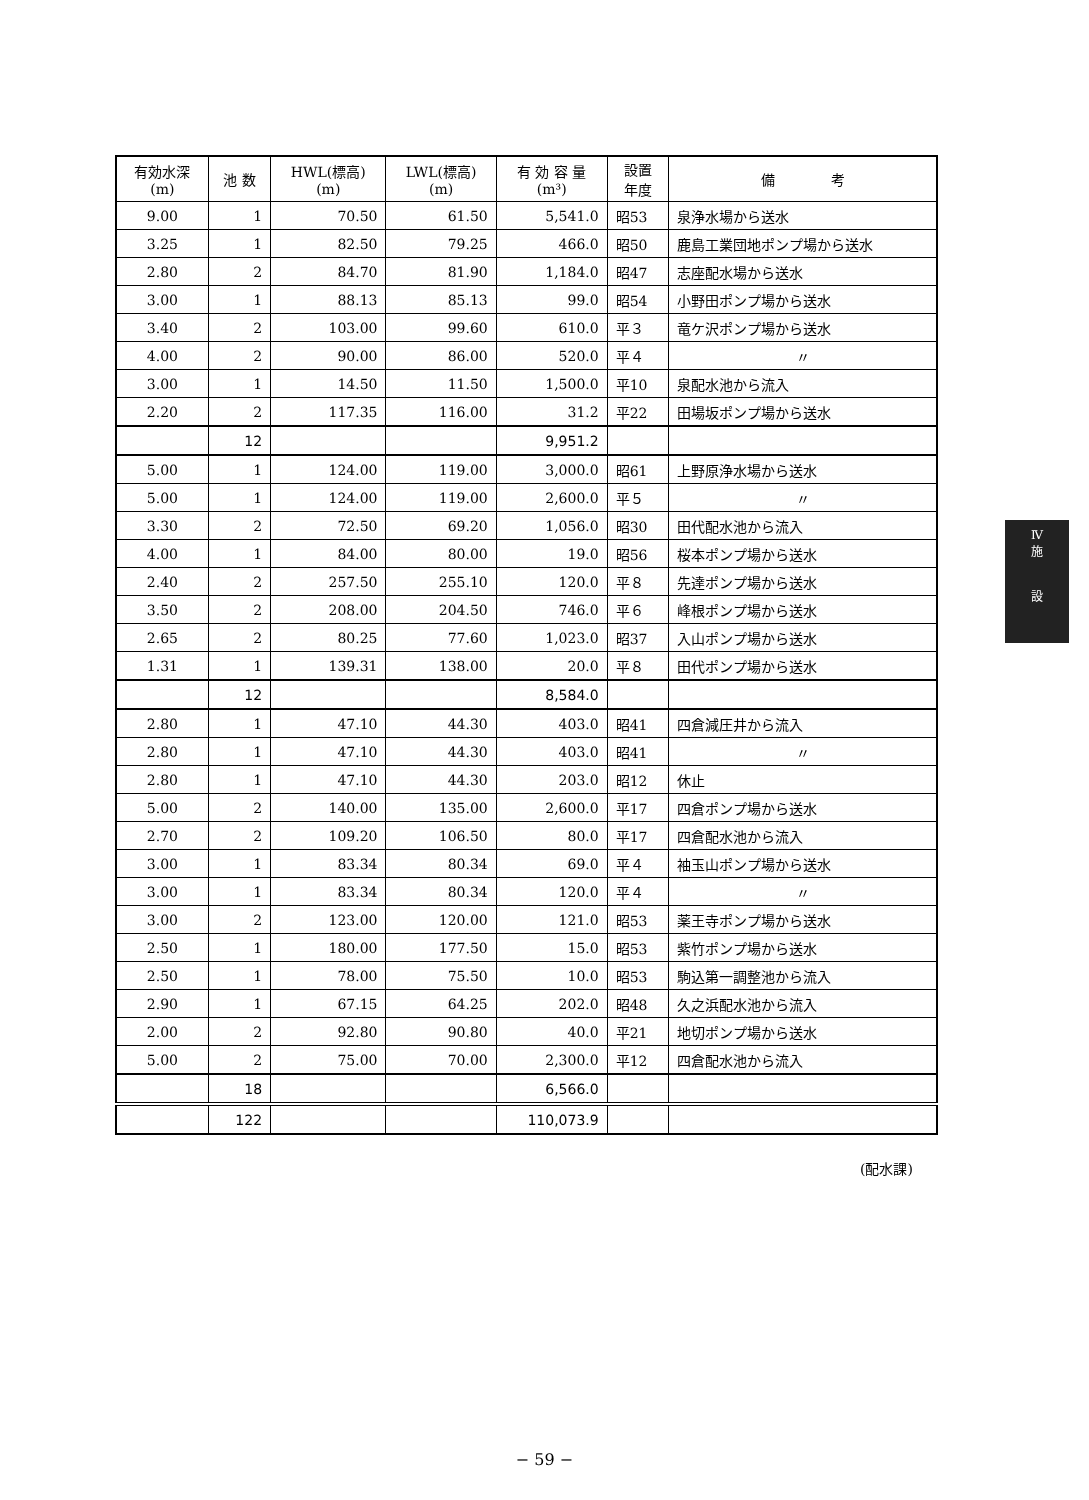| 有効水深 (m) | 池 数 | HWL(標高) (m) | LWL(標高) (m) | 有 効 容 量 (m³) | 設置 年度 | 備 考 |
| --- | --- | --- | --- | --- | --- | --- |
| 9.00 | 1 | 70.50 | 61.50 | 5,541.0 | 昭53 | 泉浄水場から送水 |
| 3.25 | 1 | 82.50 | 79.25 | 466.0 | 昭50 | 鹿島工業団地ポンプ場から送水 |
| 2.80 | 2 | 84.70 | 81.90 | 1,184.0 | 昭47 | 志座配水場から送水 |
| 3.00 | 1 | 88.13 | 85.13 | 99.0 | 昭54 | 小野田ポンプ場から送水 |
| 3.40 | 2 | 103.00 | 99.60 | 610.0 | 平３ | 竜ケ沢ポンプ場から送水 |
| 4.00 | 2 | 90.00 | 86.00 | 520.0 | 平４ | 〃 |
| 3.00 | 1 | 14.50 | 11.50 | 1,500.0 | 平10 | 泉配水池から流入 |
| 2.20 | 2 | 117.35 | 116.00 | 31.2 | 平22 | 田場坂ポンプ場から送水 |
| | 12 | | | 9,951.2 | | |
| 5.00 | 1 | 124.00 | 119.00 | 3,000.0 | 昭61 | 上野原浄水場から送水 |
| 5.00 | 1 | 124.00 | 119.00 | 2,600.0 | 平５ | 〃 |
| 3.30 | 2 | 72.50 | 69.20 | 1,056.0 | 昭30 | 田代配水池から流入 |
| 4.00 | 1 | 84.00 | 80.00 | 19.0 | 昭56 | 桜本ポンプ場から送水 |
| 2.40 | 2 | 257.50 | 255.10 | 120.0 | 平８ | 先達ポンプ場から送水 |
| 3.50 | 2 | 208.00 | 204.50 | 746.0 | 平６ | 峰根ポンプ場から送水 |
| 2.65 | 2 | 80.25 | 77.60 | 1,023.0 | 昭37 | 入山ポンプ場から送水 |
| 1.31 | 1 | 139.31 | 138.00 | 20.0 | 平８ | 田代ポンプ場から送水 |
| | 12 | | | 8,584.0 | | |
| 2.80 | 1 | 47.10 | 44.30 | 403.0 | 昭41 | 四倉減圧井から流入 |
| 2.80 | 1 | 47.10 | 44.30 | 403.0 | 昭41 | 〃 |
| 2.80 | 1 | 47.10 | 44.30 | 203.0 | 昭12 | 休止 |
| 5.00 | 2 | 140.00 | 135.00 | 2,600.0 | 平17 | 四倉ポンプ場から送水 |
| 2.70 | 2 | 109.20 | 106.50 | 80.0 | 平17 | 四倉配水池から流入 |
| 3.00 | 1 | 83.34 | 80.34 | 69.0 | 平４ | 袖玉山ポンプ場から送水 |
| 3.00 | 1 | 83.34 | 80.34 | 120.0 | 平４ | 〃 |
| 3.00 | 2 | 123.00 | 120.00 | 121.0 | 昭53 | 薬王寺ポンプ場から送水 |
| 2.50 | 1 | 180.00 | 177.50 | 15.0 | 昭53 | 紫竹ポンプ場から送水 |
| 2.50 | 1 | 78.00 | 75.50 | 10.0 | 昭53 | 駒込第一調整池から流入 |
| 2.90 | 1 | 67.15 | 64.25 | 202.0 | 昭48 | 久之浜配水池から流入 |
| 2.00 | 2 | 92.80 | 90.80 | 40.0 | 平21 | 地切ポンプ場から送水 |
| 5.00 | 2 | 75.00 | 70.00 | 2,300.0 | 平12 | 四倉配水池から流入 |
| | 18 | | | 6,566.0 | | |
| | 122 | | | 110,073.9 | | |
Ⅳ
施
設
(配水課)
− 59 −